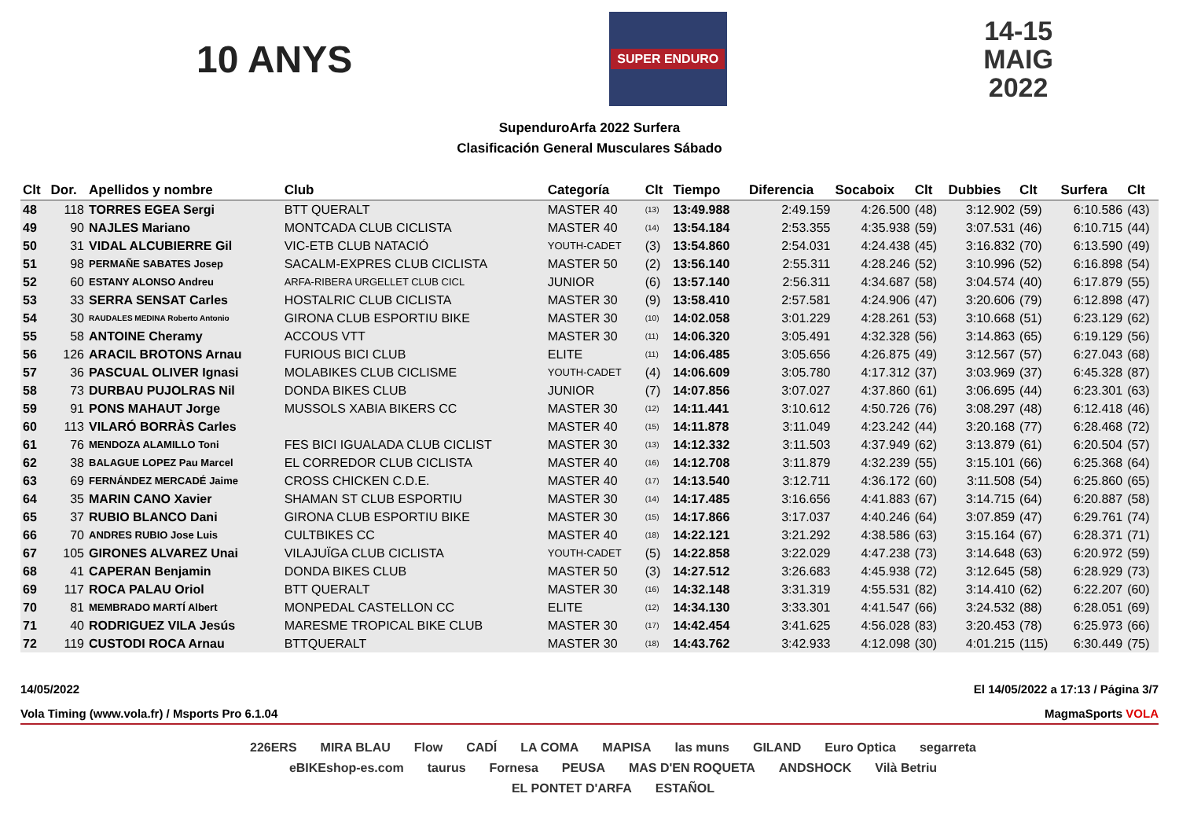10 ANYS
SUPER ENDURO
14-15
MAIG
2022
SupenduroArfa 2022 Surfera
Clasificación General Musculares Sábado
| Clt | Dor. | Apellidos y nombre | Club | Categoría | Clt | Tiempo | Diferencia | Socaboix | Clt | Dubbies | Clt | Surfera | Clt |
| --- | --- | --- | --- | --- | --- | --- | --- | --- | --- | --- | --- | --- | --- |
| 48 | 118 | TORRES EGEA Sergi | BTT QUERALT | MASTER 40 | (13) | 13:49.988 | 2:49.159 | 4:26.500 | (48) | 3:12.902 | (59) | 6:10.586 | (43) |
| 49 | 90 | NAJLES Mariano | MONTCADA CLUB CICLISTA | MASTER 40 | (14) | 13:54.184 | 2:53.355 | 4:35.938 | (59) | 3:07.531 | (46) | 6:10.715 | (44) |
| 50 | 31 | VIDAL ALCUBIERRE Gil | VIC-ETB CLUB NATACIÓ | YOUTH-CADET | (3) | 13:54.860 | 2:54.031 | 4:24.438 | (45) | 3:16.832 | (70) | 6:13.590 | (49) |
| 51 | 98 | PERMAÑE SABATES Josep | SACALM-EXPRES CLUB CICLISTA | MASTER 50 | (2) | 13:56.140 | 2:55.311 | 4:28.246 | (52) | 3:10.996 | (52) | 6:16.898 | (54) |
| 52 | 60 | ESTANY ALONSO Andreu | ARFA-RIBERA URGELLET CLUB CICL | JUNIOR | (6) | 13:57.140 | 2:56.311 | 4:34.687 | (58) | 3:04.574 | (40) | 6:17.879 | (55) |
| 53 | 33 | SERRA SENSAT Carles | HOSTALRIC CLUB CICLISTA | MASTER 30 | (9) | 13:58.410 | 2:57.581 | 4:24.906 | (47) | 3:20.606 | (79) | 6:12.898 | (47) |
| 54 | 30 | RAUDALES MEDINA Roberto Antonio | GIRONA CLUB ESPORTIU BIKE | MASTER 30 | (10) | 14:02.058 | 3:01.229 | 4:28.261 | (53) | 3:10.668 | (51) | 6:23.129 | (62) |
| 55 | 58 | ANTOINE Cheramy | ACCOUS VTT | MASTER 30 | (11) | 14:06.320 | 3:05.491 | 4:32.328 | (56) | 3:14.863 | (65) | 6:19.129 | (56) |
| 56 | 126 | ARACIL BROTONS Arnau | FURIOUS BICI CLUB | ELITE | (11) | 14:06.485 | 3:05.656 | 4:26.875 | (49) | 3:12.567 | (57) | 6:27.043 | (68) |
| 57 | 36 | PASCUAL OLIVER Ignasi | MOLABIKES CLUB CICLISME | YOUTH-CADET | (4) | 14:06.609 | 3:05.780 | 4:17.312 | (37) | 3:03.969 | (37) | 6:45.328 | (87) |
| 58 | 73 | DURBAU PUJOLRAS Nil | DONDA BIKES CLUB | JUNIOR | (7) | 14:07.856 | 3:07.027 | 4:37.860 | (61) | 3:06.695 | (44) | 6:23.301 | (63) |
| 59 | 91 | PONS MAHAUT Jorge | MUSSOLS XABIA BIKERS CC | MASTER 30 | (12) | 14:11.441 | 3:10.612 | 4:50.726 | (76) | 3:08.297 | (48) | 6:12.418 | (46) |
| 60 | 113 | VILARÓ BORRÀS Carles | | MASTER 40 | (15) | 14:11.878 | 3:11.049 | 4:23.242 | (44) | 3:20.168 | (77) | 6:28.468 | (72) |
| 61 | 76 | MENDOZA ALAMILLO Toni | FES BICI IGUALADA CLUB CICLIST | MASTER 30 | (13) | 14:12.332 | 3:11.503 | 4:37.949 | (62) | 3:13.879 | (61) | 6:20.504 | (57) |
| 62 | 38 | BALAGUE LOPEZ Pau Marcel | EL CORREDOR CLUB CICLISTA | MASTER 40 | (16) | 14:12.708 | 3:11.879 | 4:32.239 | (55) | 3:15.101 | (66) | 6:25.368 | (64) |
| 63 | 69 | FERNÁNDEZ MERCADÉ Jaime | CROSS CHICKEN C.D.E. | MASTER 40 | (17) | 14:13.540 | 3:12.711 | 4:36.172 | (60) | 3:11.508 | (54) | 6:25.860 | (65) |
| 64 | 35 | MARIN CANO Xavier | SHAMAN ST CLUB ESPORTIU | MASTER 30 | (14) | 14:17.485 | 3:16.656 | 4:41.883 | (67) | 3:14.715 | (64) | 6:20.887 | (58) |
| 65 | 37 | RUBIO BLANCO Dani | GIRONA CLUB ESPORTIU BIKE | MASTER 30 | (15) | 14:17.866 | 3:17.037 | 4:40.246 | (64) | 3:07.859 | (47) | 6:29.761 | (74) |
| 66 | 70 | ANDRES RUBIO Jose Luis | CULTBIKES CC | MASTER 40 | (18) | 14:22.121 | 3:21.292 | 4:38.586 | (63) | 3:15.164 | (67) | 6:28.371 | (71) |
| 67 | 105 | GIRONES ALVAREZ Unai | VILAJUÏGA CLUB CICLISTA | YOUTH-CADET | (5) | 14:22.858 | 3:22.029 | 4:47.238 | (73) | 3:14.648 | (63) | 6:20.972 | (59) |
| 68 | 41 | CAPERAN Benjamin | DONDA BIKES CLUB | MASTER 50 | (3) | 14:27.512 | 3:26.683 | 4:45.938 | (72) | 3:12.645 | (58) | 6:28.929 | (73) |
| 69 | 117 | ROCA PALAU Oriol | BTT QUERALT | MASTER 30 | (16) | 14:32.148 | 3:31.319 | 4:55.531 | (82) | 3:14.410 | (62) | 6:22.207 | (60) |
| 70 | 81 | MEMBRADO MARTÍ Albert | MONPEDAL CASTELLON CC | ELITE | (12) | 14:34.130 | 3:33.301 | 4:41.547 | (66) | 3:24.532 | (88) | 6:28.051 | (69) |
| 71 | 40 | RODRIGUEZ VILA Jesús | MARESME TROPICAL BIKE CLUB | MASTER 30 | (17) | 14:42.454 | 3:41.625 | 4:56.028 | (83) | 3:20.453 | (78) | 6:25.973 | (66) |
| 72 | 119 | CUSTODI ROCA Arnau | BTTQUERALT | MASTER 30 | (18) | 14:43.762 | 3:42.933 | 4:12.098 | (30) | 4:01.215 | (115) | 6:30.449 | (75) |
14/05/2022 El 14/05/2022 a 17:13 / Página 3/7
Vola Timing (www.vola.fr) / Msports Pro 6.1.04 MagmaSports VOLA
226ERS MIRA BLAU Flow CADÍ LA COMA MAPISA las muns GILAND Euro Optica segarreta eBIKEshop-es.com taurus Fornesa PEUSA MAS D'EN ROQUETA ANDSHOCK Vilà Betriu EL PONTET D'ARFA ESTAÑOL